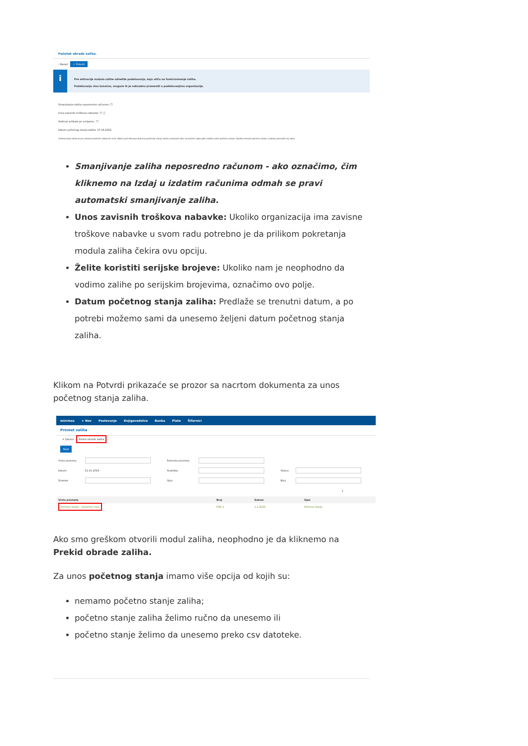Početak obrade zaliha.
‹ Nazad ✓ Potvrdi
i
Pre aktivacije modula zalihe odredite podešavanja, koja utiču na funkcionisanje zaliha.
Podešavanja nisu konačna, moguće ih je naknadno promeniti u podešavanjima organizacije.
Smanjivanje zaliha neposredno računom: ☐
Unos zavisnih troškova nabavke: ☐ ⓘ
Vođenje artikala po serijama.: ☐
Datum početnog stanja zaliha: 27.09.2022
Vrednovanje zaliha je po metodi prosečnih nabavnih cena. Nakon potvrđivanja Datuma početnog stanja zaliha, prikazaće Vam se početni zapis gde možete uneti početno stanje. Ukoliko nemate početno stanje, svakako potvrdite taj zapis.
Smanjivanje zaliha neposredno računom - ako označimo, čim kliknemo na Izdaj u izdatim računima odmah se pravi automatski smanjivanje zaliha.
Unos zavisnih troškova nabavke: Ukoliko organizacija ima zavisne troškove nabavke u svom radu potrebno je da prilikom pokretanja modula zaliha čekira ovu opciju.
Želite koristiti serijske brojeve: Ukoliko nam je neophodno da vodimo zalihe po serijskim brojevima, označimo ovo polje.
Datum početnog stanja zaliha: Predlaže se trenutni datum, a po potrebi možemo sami da unesemo željeni datum početnog stanja zaliha.
Klikom na Potvrdi prikazaće se prozor sa nacrtom dokumenta za unos početnog stanja zaliha.
minimax + Nov Poslovanje Knjigovodstvo Banka Plate Šifarnici
Promet zaliha
✕ Zatvori Prekid obrade zaliha
Nađi
| Vrsta prometa: | | Podvrsta prometa: | | | |
| Datum | 01.01.2016 – | Analitika: | | Status: | |
| Stranka: | | Opis: | | Broj: | |
1
| Vrsta prometa | Broj | Datum | Opis |
| --- | --- | --- | --- |
| Početno stanje - prosečne cene | POS-1 | 1.1.2016 | Početno stanje |
Ako smo greškom otvorili modul zaliha, neophodno je da kliknemo na Prekid obrade zaliha.
Za unos početnog stanja imamo više opcija od kojih su:
nemamo početno stanje zaliha;
početno stanje zaliha želimo ručno da unesemo ili
početno stanje želimo da unesemo preko csv datoteke.